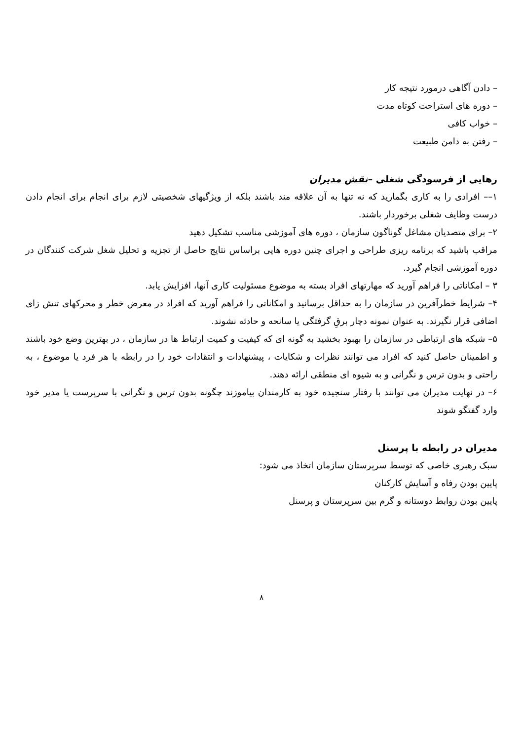– دادن آگاهی درمورد نتیجه کار
– دوره های استراحت کوتاه مدت
– خواب کافی
– رفتن به دامن طبیعت
رهایی از فرسودگی شغلی –نقش مدیران
۱–– افرادی را به کاری بگمارید که نه تنها به آن علاقه مند باشند بلکه از ویژگیهای شخصیتی لازم برای انجام برای انجام دادن درست وظایف شغلی برخوردار باشند.
۲– برای متصدیان مشاغل گوناگون سازمان ، دوره های آموزشی مناسب تشکیل دهید
مراقب باشید که برنامه ریزی طراحی و اجرای چنین دوره هایی براساس نتایج حاصل از تجزیه و تحلیل شغل شرکت کنندگان در دوره آموزشی انجام گیرد.
۳ – امکاناتی را فراهم آورید که مهارتهای افراد بسته به موضوع مسئولیت کاری آنها، افزایش یابد.
۴– شرایط خطرآفرین در سازمان را به حداقل برسانید و امکاناتی را فراهم آورید که افراد در معرض خطر و محرکهای تنش زای اضافی قرار نگیرند. به عنوان نمونه دچار برقِ گرفتگی یا سانحه و حادثه نشوند.
۵– شبکه های ارتباطی در سازمان را بهبود بخشید به گونه ای که کیفیت و کمیت ارتباط ها در سازمان ، در بهترین وضع خود باشند و اطمینان حاصل کنید که افراد می توانند نظرات و شکایات ، پیشنهادات و انتقادات خود را در رابطه با هر فرد یا موضوع ، به راحتی و بدون ترس و نگرانی و به شیوه ای منطقی ارائه دهند.
۶– در نهایت مدیران می توانند با رفتار سنجیده خود به کارمندان بیاموزند چگونه بدون ترس و نگرانی با سرپرست یا مدیر خود وارد گفتگو شوند
مدیران در رابطه با پرسنل
سبک رهبری خاصی که توسط سرپرستان سازمان اتخاذ می شود:
پایین بودن رفاه و آسایش کارکنان
پایین بودن روابط دوستانه و گرم بین سرپرستان و پرسنل
۸